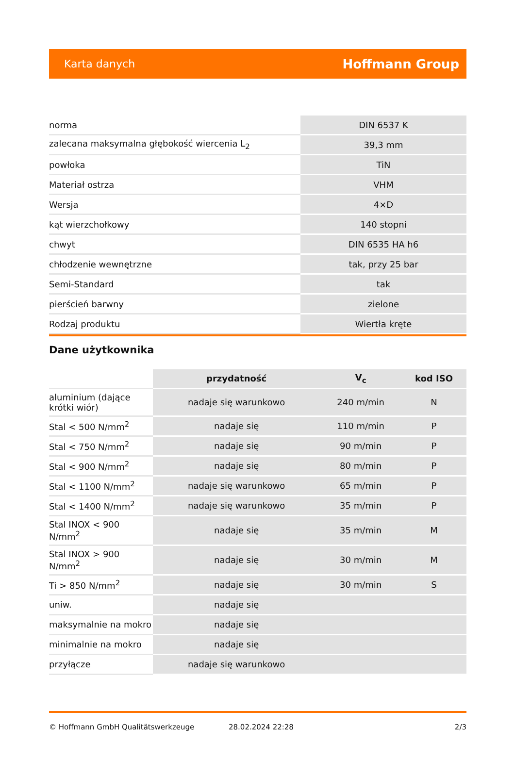Karta danych Hoffmann Group
| norma | DIN 6537 K |
| zalecana maksymalna głębokość wiercenia L<sub>2</sub> | 39,3 mm |
| powłoka | TiN |
| Materiał ostrza | VHM |
| Wersja | 4×D |
| kąt wierzchołkowy | 140 stopni |
| chwyt | DIN 6535 HA h6 |
| chłodzenie wewnętrzne | tak, przy 25 bar |
| Semi-Standard | tak |
| pierścień barwny | zielone |
| Rodzaj produktu | Wiertła kręte |
Dane użytkownika
| | przydatność | V<sub>c</sub> | kod ISO |
| --- | --- | --- | --- |
| aluminium (dające krótki wiór) | nadaje się warunkowo | 240 m/min | N |
| Stal < 500 N/mm<sup>2</sup> | nadaje się | 110 m/min | P |
| Stal < 750 N/mm<sup>2</sup> | nadaje się | 90 m/min | P |
| Stal < 900 N/mm<sup>2</sup> | nadaje się | 80 m/min | P |
| Stal < 1100 N/mm<sup>2</sup> | nadaje się warunkowo | 65 m/min | P |
| Stal < 1400 N/mm<sup>2</sup> | nadaje się warunkowo | 35 m/min | P |
| Stal INOX < 900 N/mm<sup>2</sup> | nadaje się | 35 m/min | M |
| Stal INOX > 900 N/mm<sup>2</sup> | nadaje się | 30 m/min | M |
| Ti > 850 N/mm<sup>2</sup> | nadaje się | 30 m/min | S |
| uniw. | nadaje się | | |
| maksymalnie na mokro | nadaje się | | |
| minimalnie na mokro | nadaje się | | |
| przyłącze | nadaje się warunkowo | | |
© Hoffmann GmbH Qualitätswerkzeuge 28.02.2024 22:28 2/3